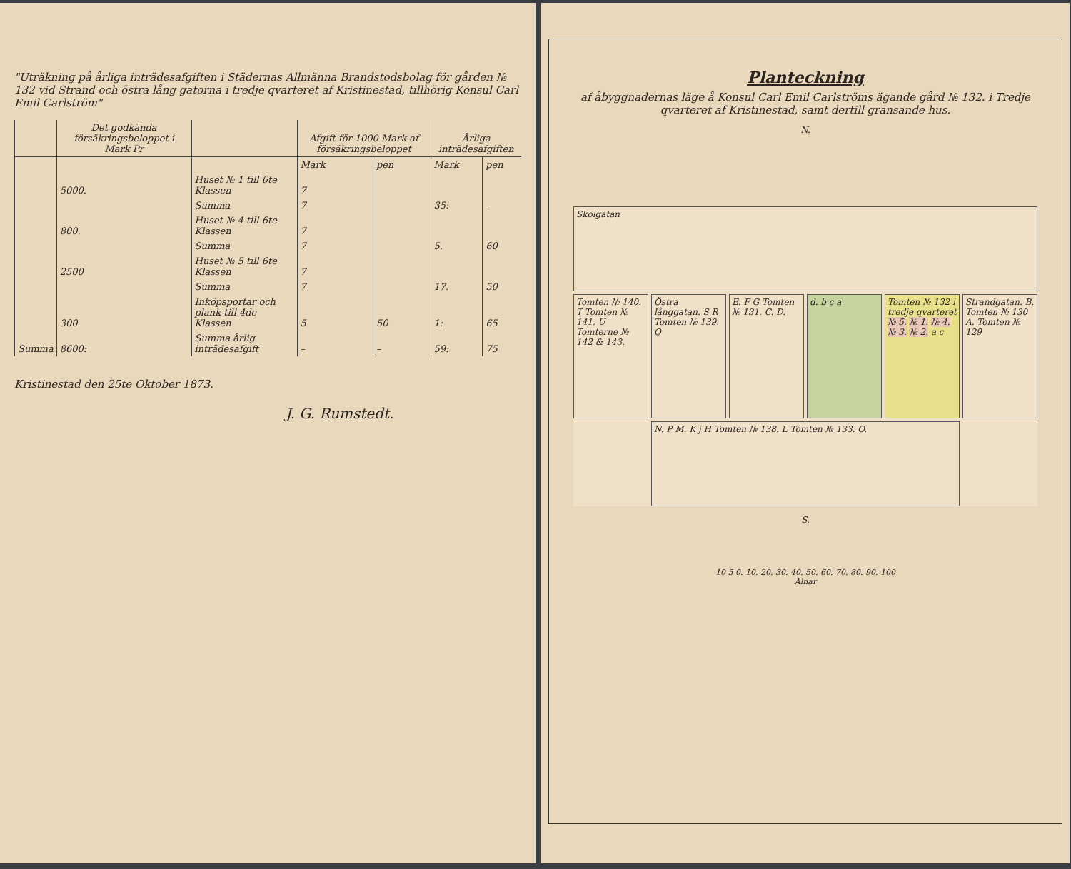"Uträkning på årliga inträdesafgiften i Städernas Allmänna Brandstodsbolag för gården № 132 vid Strand och östra lång gatorna i tredje qvarteret af Kristinestad, tillhörig Konsul Carl Emil Carlström"
| | Det godkända försäkringsbeloppet i Mark Pr | | Afgift för 1000 Mark af försäkringsbeloppet | | Årliga inträdesafgiften | |
| --- | --- | --- | --- | --- | --- | --- |
| | | | Mark | pen | Mark | pen |
| | 5000. | Huset № 1 till 6te Klassen | 7 | | | |
| | | Summa | 7 | | 35: | - |
| | 800. | Huset № 4 till 6te Klassen | 7 | | | |
| | | Summa | 7 | | 5. | 60 |
| | 2500 | Huset № 5 till 6te Klassen | 7 | | | |
| | | Summa | 7 | | 17. | 50 |
| | 300 | Inköpsportar och plank till 4de Klassen | 5 | 50 | 1: | 65 |
| Summa | 8600: | Summa årlig inträdesafgift | – | – | 59: | 75 |
Kristinestad den 25te Oktober 1873.
J. G. Rumstedt.
Planteckning
af åbyggnadernas läge å Konsul Carl Emil Carlströms ägande gård № 132. i Tredje qvarteret af Kristinestad, samt dertill gränsande hus.
N.
Skolgatan
Tomten № 140. T Tomten № 141. U Tomterne № 142 & 143.
Östra långgatan. S R Tomten № 139. Q
E. F G Tomten № 131. C. D.
d. b c a
Tomten № 132 i tredje qvarteret № 5. № 1. № 4. № 3. № 2. a c
Strandgatan. B. Tomten № 130 A. Tomten № 129
N. P M. K j H Tomten № 138. L Tomten № 133. O.
S.
10 5 0. 10. 20. 30. 40. 50. 60. 70. 80. 90. 100
Alnar